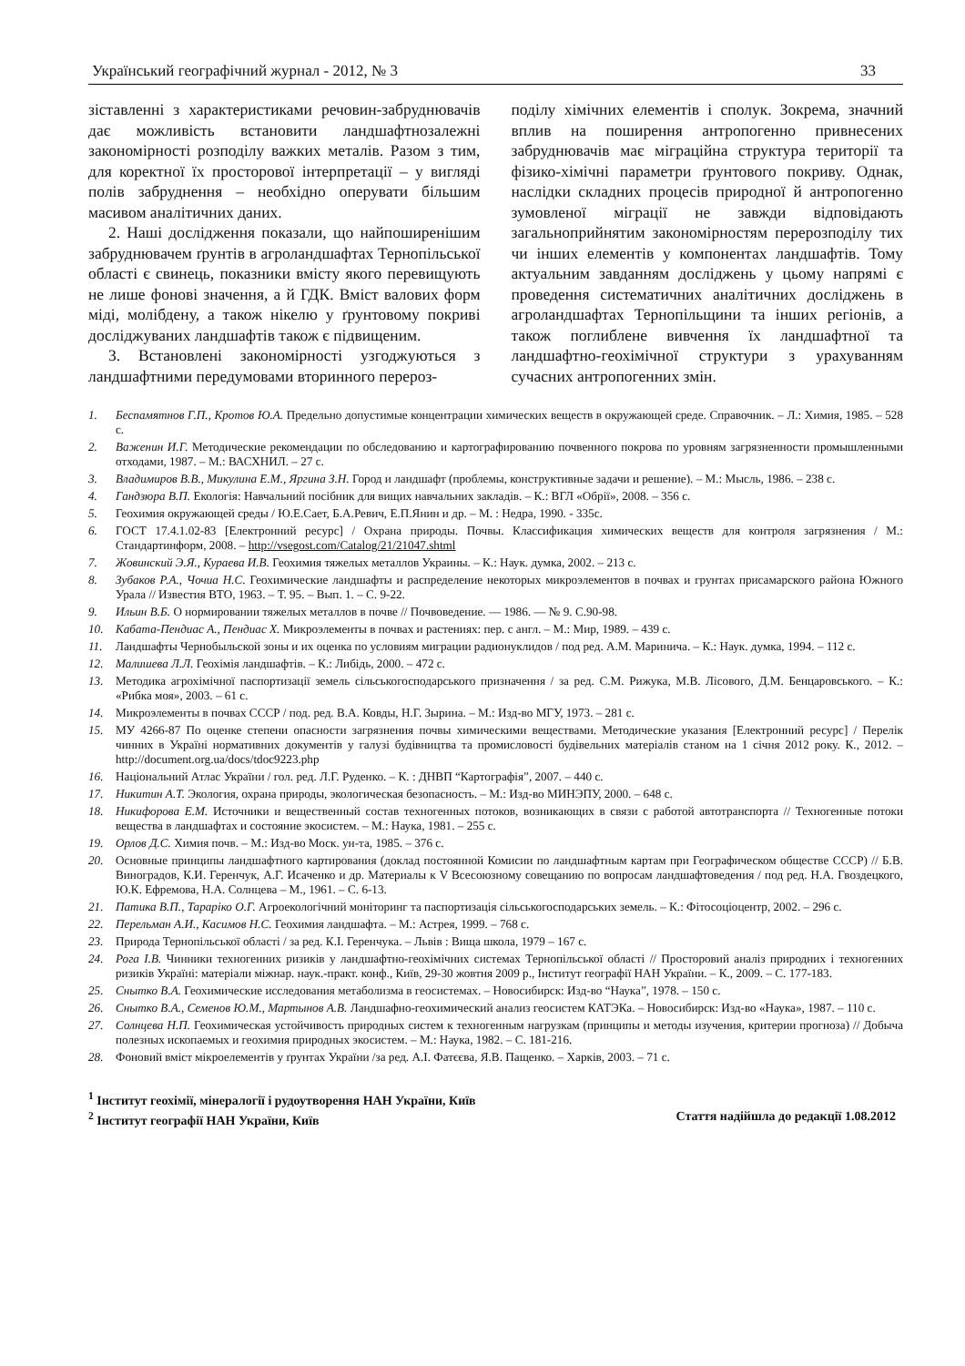Український географічний журнал - 2012, № 3 33
зіставленні з характеристиками речовин-забруднювачів дає можливість встановити ландшафтнозалежні закономірності розподілу важких металів. Разом з тим, для коректної їх просторової інтерпретації – у вигляді полів забруднення – необхідно оперувати більшим масивом аналітичних даних.
2. Наші дослідження показали, що найпоширенішим забруднювачем ґрунтів в агроландшафтах Тернопільської області є свинець, показники вмісту якого перевищують не лише фонові значення, а й ГДК. Вміст валових форм міді, молібдену, а також нікелю у ґрунтовому покриві досліджуваних ландшафтів також є підвищеним.
3. Встановлені закономірності узгоджуються з ландшафтними передумовами вторинного перероз-
поділу хімічних елементів і сполук. Зокрема, значний вплив на поширення антропогенно привнесених забруднювачів має міграційна структура території та фізико-хімічні параметри ґрунтового покриву. Однак, наслідки складних процесів природної й антропогенно зумовленої міграції не завжди відповідають загальноприйнятим закономірностям перерозподілу тих чи інших елементів у компонентах ландшафтів. Тому актуальним завданням досліджень у цьому напрямі є проведення систематичних аналітичних досліджень в агроландшафтах Тернопільщини та інших регіонів, а також поглиблене вивчення їх ландшафтної та ландшафтно-геохімічної структури з урахуванням сучасних антропогенних змін.
1. Беспамятнов Г.П., Кротов Ю.А. Предельно допустимые концентрации химических веществ в окружающей среде. Справочник. – Л.: Химия, 1985. – 528 с.
2. Важенин И.Г. Методические рекомендации по обследованию и картографированию почвенного покрова по уровням загрязненности промышленными отходами, 1987. – М.: ВАСХНИЛ. – 27 с.
3. Владимиров В.В., Микулина Е.М., Яргина З.Н. Город и ландшафт (проблемы, конструктивные задачи и решение). – М.: Мысль, 1986. – 238 с.
4. Гандзюра В.П. Екологія: Навчальний посібник для вищих навчальних закладів. – К.: ВГЛ «Обрії», 2008. – 356 с.
5. Геохимия окружающей среды / Ю.Е.Сает, Б.А.Ревич, Е.П.Янин и др. – М. : Недра, 1990. - 335с.
6. ГОСТ 17.4.1.02-83 [Електронний ресурс] / Охрана природы. Почвы. Классификация химических веществ для контроля загрязнения / М.: Стандартинформ, 2008. – http://vsegost.com/Catalog/21/21047.shtml
7. Жовинский Э.Я., Кураева И.В. Геохимия тяжелых металлов Украины. – К.: Наук. думка, 2002. – 213 с.
8. Зубаков Р.А., Чочиа Н.С. Геохимические ландшафты и распределение некоторых микроэлементов в почвах и грунтах присамарского района Южного Урала // Известия ВТО, 1963. – Т. 95. – Вып. 1. – С. 9-22.
9. Ильин В.Б. О нормировании тяжелых металлов в почве // Почвоведение. — 1986. — № 9. С.90-98.
10. Кабата-Пендиас А., Пендиас Х. Микроэлементы в почвах и растениях: пер. с англ. – М.: Мир, 1989. – 439 с.
11. Ландшафты Чернобыльской зоны и их оценка по условиям миграции радионуклидов / под ред. А.М. Маринича. – К.: Наук. думка, 1994. – 112 с.
12. Малишева Л.Л. Геохімія ландшафтів. – К.: Либідь, 2000. – 472 с.
13. Методика агрохімічної паспортизації земель сільськогосподарського призначення / за ред. С.М. Рижука, М.В. Лісового, Д.М. Бенцаровського. – К.: «Рибка моя», 2003. – 61 с.
14. Микроэлементы в почвах СССР / под. ред. В.А. Ковды, Н.Г. Зырина. – М.: Изд-во МГУ, 1973. – 281 с.
15. МУ 4266-87 По оценке степени опасности загрязнения почвы химическими веществами. Методические указания [Електронний ресурс] / Перелік чинних в Україні нормативних документів у галузі будівництва та промисловості будівельних матеріалів станом на 1 січня 2012 року. К., 2012. – http://document.org.ua/docs/tdoc9223.php
16. Національний Атлас України / гол. ред. Л.Г. Руденко. – К. : ДНВП “Картографія”, 2007. – 440 с.
17. Никитин А.Т. Экология, охрана природы, экологическая безопасность. – М.: Изд-во МИНЭПУ, 2000. – 648 с.
18. Никифорова Е.М. Источники и вещественный состав техногенных потоков, возникающих в связи с работой автотранспорта // Техногенные потоки вещества в ландшафтах и состояние экосистем. – М.: Наука, 1981. – 255 с.
19. Орлов Д.С. Химия почв. – М.: Изд-во Моск. ун-та, 1985. – 376 с.
20. Основные принципы ландшафтного картирования (доклад постоянной Комисии по ландшафтным картам при Географическом обществе СССР) // Б.В. Виноградов, К.И. Геренчук, А.Г. Исаченко и др. Материалы к V Всесоюзному совещанию по вопросам ландшафтоведения / под ред. Н.А. Гвоздецкого, Ю.К. Ефремова, Н.А. Солнцева – М., 1961. – С. 6-13.
21. Патика В.П., Тараріко О.Г. Агроекологічний моніторинг та паспортизація сільськогосподарських земель. – К.: Фітосоціоцентр, 2002. – 296 с.
22. Перельман А.И., Касимов Н.С. Геохимия ландшафта. – М.: Астрея, 1999. – 768 с.
23. Природа Тернопільської області / за ред. К.І. Геренчука. – Львів : Вища школа, 1979 – 167 с.
24. Рога І.В. Чинники техногенних ризиків у ландшафтно-геохімічних системах Тернопільської області // Просторовий аналіз природних і техногенних ризиків Україні: матеріали міжнар. наук.-практ. конф., Київ, 29-30 жовтня 2009 р., Інститут географії НАН України. – К., 2009. – С. 177-183.
25. Снытко В.А. Геохимические исследования метаболизма в геосистемах. – Новосибирск: Изд-во “Наука”, 1978. – 150 с.
26. Снытко В.А., Семенов Ю.М., Мартынов А.В. Ландшафно-геохимический анализ геосистем КАТЭКа. – Новосибирск: Изд-во «Наука», 1987. – 110 с.
27. Солнцева Н.П. Геохимическая устойчивость природных систем к техногенным нагрузкам (принципы и методы изучения, критерии прогноза) // Добыча полезных ископаемых и геохимия природных экосистем. – М.: Наука, 1982. – С. 181-216.
28. Фоновий вміст мікроелементів у ґрунтах України /за ред. А.І. Фатєєва, Я.В. Пащенко. – Харків, 2003. – 71 с.
<sup>1</sup> Інститут геохімії, мінералогії і рудоутворення НАН України, Київ
<sup>2</sup> Інститут географії НАН України, Київ Стаття надійшла до редакції 1.08.2012